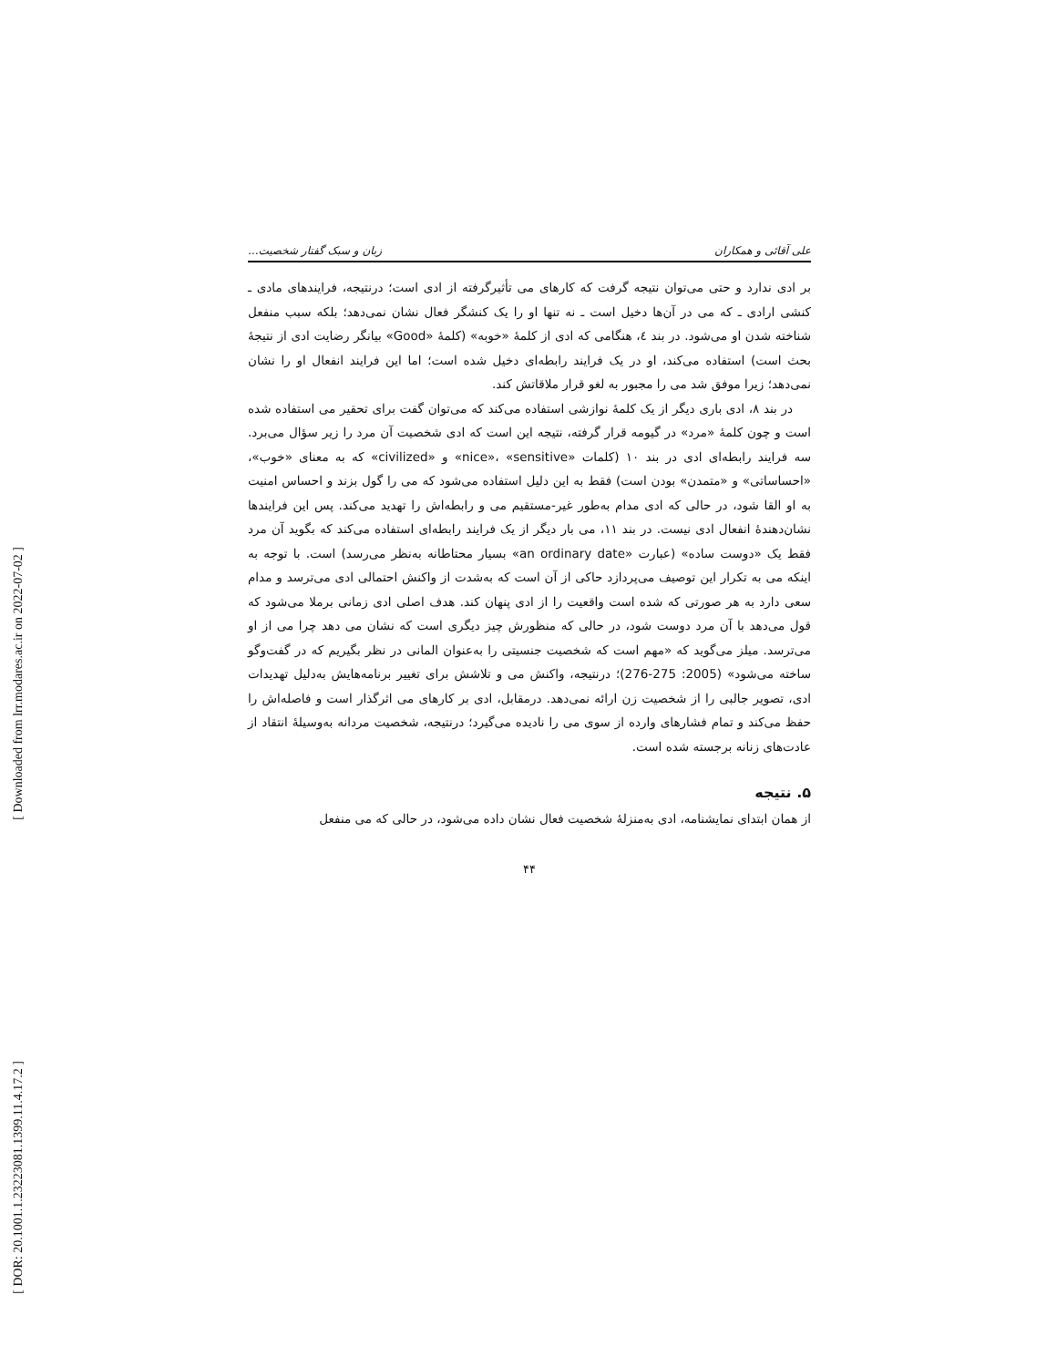[ Downloaded from lrr.modares.ac.ir on 2022-07-02 ]
[ DOR: 20.1001.1.23223081.1399.11.4.17.2 ]
علی آقائی و همکاران زبان و سبک گفتار شخصیت...
بر ادی ندارد و حتی می‌توان نتیجه گرفت که کارهای می تأثیرگرفته از ادی است؛ درنتیجه، فرایندهای مادی ـ کنشی ارادی ـ که می در آن‌ها دخیل است ـ نه تنها او را یک کنشگر فعال نشان نمی‌دهد؛ بلکه سبب منفعل شناخته شدن او می‌شود. در بند ٤، هنگامی که ادی از کلمهٔ «خوبه» (کلمهٔ «Good» بیانگر رضایت ادی از نتیجهٔ بحث است) استفاده می‌کند، او در یک فرایند رابطه‌ای دخیل شده است؛ اما این فرایند انفعال او را نشان نمی‌دهد؛ زیرا موفق شد می را مجبور به لغو قرار ملاقاتش کند.
در بند ۸، ادی باری دیگر از یک کلمهٔ نوازشی استفاده می‌کند که می‌توان گفت برای تحقیر می استفاده شده است و چون کلمهٔ «مرد» در گیومه قرار گرفته، نتیجه این است که ادی شخصیت آن مرد را زیر سؤال می‌برد. سه فرایند رابطه‌ای ادی در بند ۱۰ (کلمات «nice»، «sensitive» و «civilized» که به معنای «خوب»، «احساساتی» و «متمدن» بودن است) فقط به این دلیل استفاده می‌شود که می را گول بزند و احساس امنیت به او القا شود، در حالی که ادی مدام به‌طور غیر-مستقیم می و رابطه‌اش را تهدید می‌کند. پس این فرایندها نشان‌دهندهٔ انفعال ادی نیست. در بند ۱۱، می بار دیگر از یک فرایند رابطه‌ای استفاده می‌کند که بگوید آن مرد فقط یک «دوست ساده» (عبارت «an ordinary date» بسیار محتاطانه به‌نظر می‌رسد) است. با توجه به اینکه می به تکرار این توصیف می‌پردازد حاکی از آن است که به‌شدت از واکنش احتمالی ادی می‌ترسد و مدام سعی دارد به هر صورتی که شده است واقعیت را از ادی پنهان کند. هدف اصلی ادی زمانی برملا می‌شود که قول می‌دهد با آن مرد دوست شود، در حالی که منظورش چیز دیگری است که نشان می دهد چرا می از او می‌ترسد. میلز می‌گوید که «مهم است که شخصیت جنسیتی را به‌عنوان المانی در نظر بگیریم که در گفت‌وگو ساخته می‌شود» (2005: 275-276)؛ درنتیجه، واکنش می و تلاشش برای تغییر برنامه‌هایش به‌دلیل تهدیدات ادی، تصویر جالبی را از شخصیت زن ارائه نمی‌دهد. درمقابل، ادی بر کارهای می اثرگذار است و فاصله‌اش را حفظ می‌کند و تمام فشارهای وارده از سوی می را نادیده می‌گیرد؛ درنتیجه، شخصیت مردانه به‌وسیلهٔ انتقاد از عادت‌های زنانه برجسته شده است.
۵. نتیجه
از همان ابتدای نمایشنامه، ادی به‌منزلهٔ شخصیت فعال نشان داده می‌شود، در حالی که می منفعل
۴۴